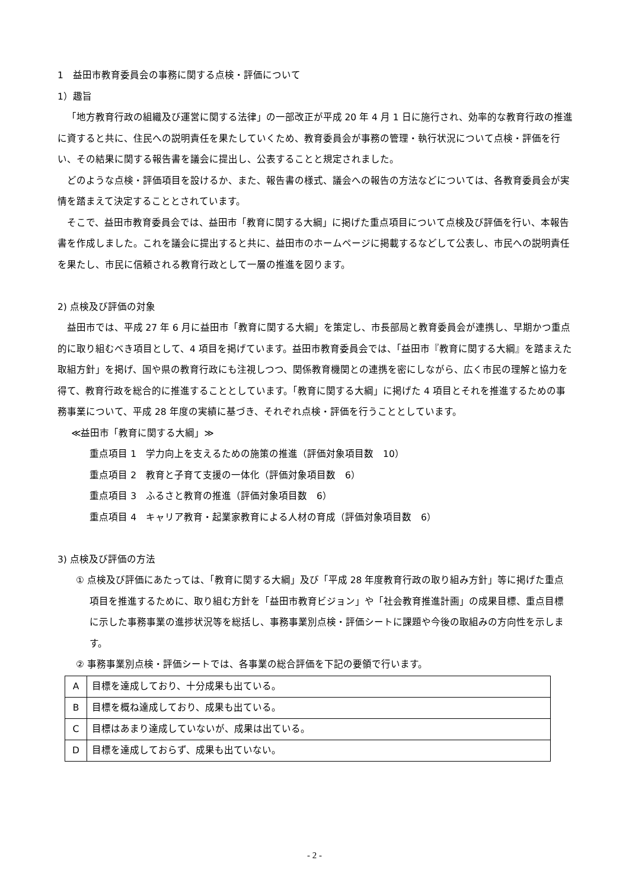1　益田市教育委員会の事務に関する点検・評価について
1）趣旨
「地方教育行政の組織及び運営に関する法律」の一部改正が平成 20 年 4 月 1 日に施行され、効率的な教育行政の推進に資すると共に、住民への説明責任を果たしていくため、教育委員会が事務の管理・執行状況について点検・評価を行い、その結果に関する報告書を議会に提出し、公表することと規定されました。
どのような点検・評価項目を設けるか、また、報告書の様式、議会への報告の方法などについては、各教育委員会が実情を踏まえて決定することとされています。
そこで、益田市教育委員会では、益田市「教育に関する大綱」に掲げた重点項目について点検及び評価を行い、本報告書を作成しました。これを議会に提出すると共に、益田市のホームページに掲載するなどして公表し、市民への説明責任を果たし、市民に信頼される教育行政として一層の推進を図ります。
2) 点検及び評価の対象
益田市では、平成 27 年 6 月に益田市「教育に関する大綱」を策定し、市長部局と教育委員会が連携し、早期かつ重点的に取り組むべき項目として、4 項目を掲げています。益田市教育委員会では、「益田市『教育に関する大綱』を踏まえた取組方針」を掲げ、国や県の教育行政にも注視しつつ、関係教育機関との連携を密にしながら、広く市民の理解と協力を得て、教育行政を総合的に推進することとしています。「教育に関する大綱」に掲げた 4 項目とそれを推進するための事務事業について、平成 28 年度の実績に基づき、それぞれ点検・評価を行うこととしています。
≪益田市「教育に関する大綱」≫
重点項目 1　学力向上を支えるための施策の推進（評価対象項目数　10）
重点項目 2　教育と子育て支援の一体化（評価対象項目数　6）
重点項目 3　ふるさと教育の推進（評価対象項目数　6）
重点項目 4　キャリア教育・起業家教育による人材の育成（評価対象項目数　6）
3) 点検及び評価の方法
① 点検及び評価にあたっては、「教育に関する大綱」及び「平成 28 年度教育行政の取り組み方針」等に掲げた重点項目を推進するために、取り組む方針を「益田市教育ビジョン」や「社会教育推進計画」の成果目標、重点目標に示した事務事業の進捗状況等を総括し、事務事業別点検・評価シートに課題や今後の取組みの方向性を示します。
② 事務事業別点検・評価シートでは、各事業の総合評価を下記の要領で行います。
| A | 目標を達成しており、十分成果も出ている。 |
| B | 目標を概ね達成しており、成果も出ている。 |
| C | 目標はあまり達成していないが、成果は出ている。 |
| D | 目標を達成しておらず、成果も出ていない。 |
- 2 -